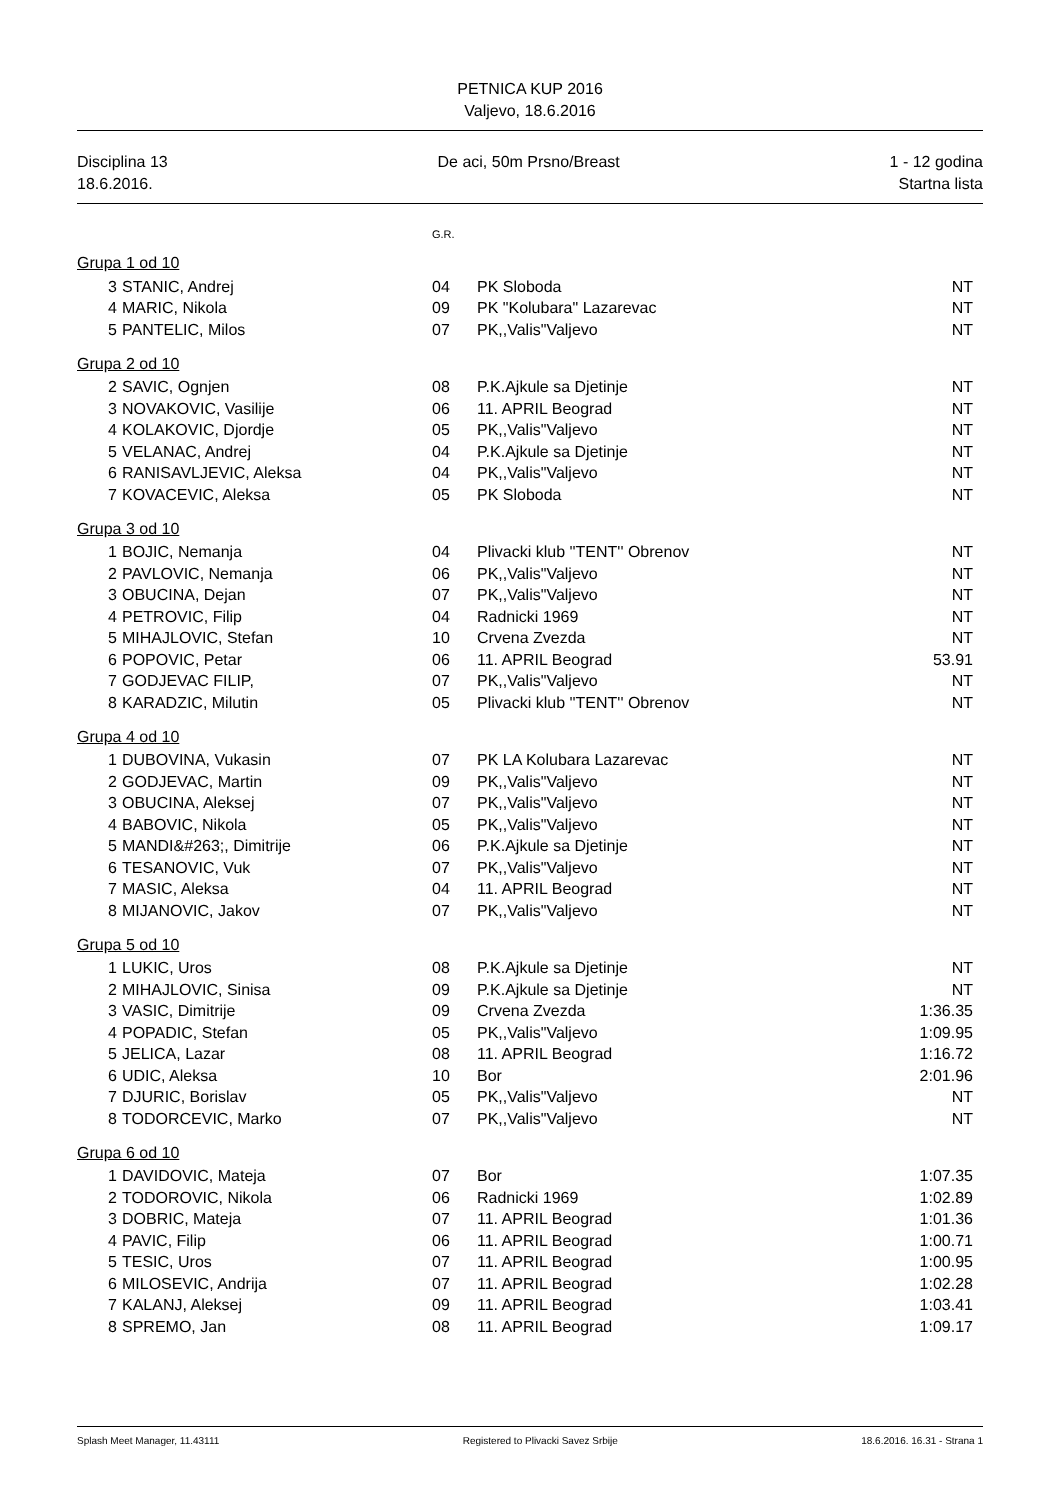PETNICA KUP 2016
Valjevo, 18.6.2016
Disciplina 13
18.6.2016.
De aci, 50m Prsno/Breast 1 - 12 godina
Startna lista
G.R.
Grupa 1 od 10
| 3 | STANIC, Andrej | 04 | PK Sloboda | NT |
| 4 | MARIC, Nikola | 09 | PK "Kolubara" Lazarevac | NT |
| 5 | PANTELIC, Milos | 07 | PK,,Valis"Valjevo | NT |
Grupa 2 od 10
| 2 | SAVIC, Ognjen | 08 | P.K.Ajkule sa Djetinje | NT |
| 3 | NOVAKOVIC, Vasilije | 06 | 11. APRIL Beograd | NT |
| 4 | KOLAKOVIC, Djordje | 05 | PK,,Valis"Valjevo | NT |
| 5 | VELANAC, Andrej | 04 | P.K.Ajkule sa Djetinje | NT |
| 6 | RANISAVLJEVIC, Aleksa | 04 | PK,,Valis"Valjevo | NT |
| 7 | KOVACEVIC, Aleksa | 05 | PK Sloboda | NT |
Grupa 3 od 10
| 1 | BOJIC, Nemanja | 04 | Plivacki klub ''TENT'' Obrenov | NT |
| 2 | PAVLOVIC, Nemanja | 06 | PK,,Valis"Valjevo | NT |
| 3 | OBUCINA, Dejan | 07 | PK,,Valis"Valjevo | NT |
| 4 | PETROVIC, Filip | 04 | Radnicki 1969 | NT |
| 5 | MIHAJLOVIC, Stefan | 10 | Crvena Zvezda | NT |
| 6 | POPOVIC, Petar | 06 | 11. APRIL Beograd | 53.91 |
| 7 | GODJEVAC FILIP, | 07 | PK,,Valis"Valjevo | NT |
| 8 | KARADZIC, Milutin | 05 | Plivacki klub ''TENT'' Obrenov | NT |
Grupa 4 od 10
| 1 | DUBOVINA, Vukasin | 07 | PK LA Kolubara Lazarevac | NT |
| 2 | GODJEVAC, Martin | 09 | PK,,Valis"Valjevo | NT |
| 3 | OBUCINA, Aleksej | 07 | PK,,Valis"Valjevo | NT |
| 4 | BABOVIC, Nikola | 05 | PK,,Valis"Valjevo | NT |
| 5 | MANDI&#263;, Dimitrije | 06 | P.K.Ajkule sa Djetinje | NT |
| 6 | TESANOVIC, Vuk | 07 | PK,,Valis"Valjevo | NT |
| 7 | MASIC, Aleksa | 04 | 11. APRIL Beograd | NT |
| 8 | MIJANOVIC, Jakov | 07 | PK,,Valis"Valjevo | NT |
Grupa 5 od 10
| 1 | LUKIC, Uros | 08 | P.K.Ajkule sa Djetinje | NT |
| 2 | MIHAJLOVIC, Sinisa | 09 | P.K.Ajkule sa Djetinje | NT |
| 3 | VASIC, Dimitrije | 09 | Crvena Zvezda | 1:36.35 |
| 4 | POPADIC, Stefan | 05 | PK,,Valis"Valjevo | 1:09.95 |
| 5 | JELICA, Lazar | 08 | 11. APRIL Beograd | 1:16.72 |
| 6 | UDIC, Aleksa | 10 | Bor | 2:01.96 |
| 7 | DJURIC, Borislav | 05 | PK,,Valis"Valjevo | NT |
| 8 | TODORCEVIC, Marko | 07 | PK,,Valis"Valjevo | NT |
Grupa 6 od 10
| 1 | DAVIDOVIC, Mateja | 07 | Bor | 1:07.35 |
| 2 | TODOROVIC, Nikola | 06 | Radnicki 1969 | 1:02.89 |
| 3 | DOBRIC, Mateja | 07 | 11. APRIL Beograd | 1:01.36 |
| 4 | PAVIC, Filip | 06 | 11. APRIL Beograd | 1:00.71 |
| 5 | TESIC, Uros | 07 | 11. APRIL Beograd | 1:00.95 |
| 6 | MILOSEVIC, Andrija | 07 | 11. APRIL Beograd | 1:02.28 |
| 7 | KALANJ, Aleksej | 09 | 11. APRIL Beograd | 1:03.41 |
| 8 | SPREMO, Jan | 08 | 11. APRIL Beograd | 1:09.17 |
Splash Meet Manager, 11.43111 Registered to Plivacki Savez Srbije 18.6.2016. 16.31 - Strana 1